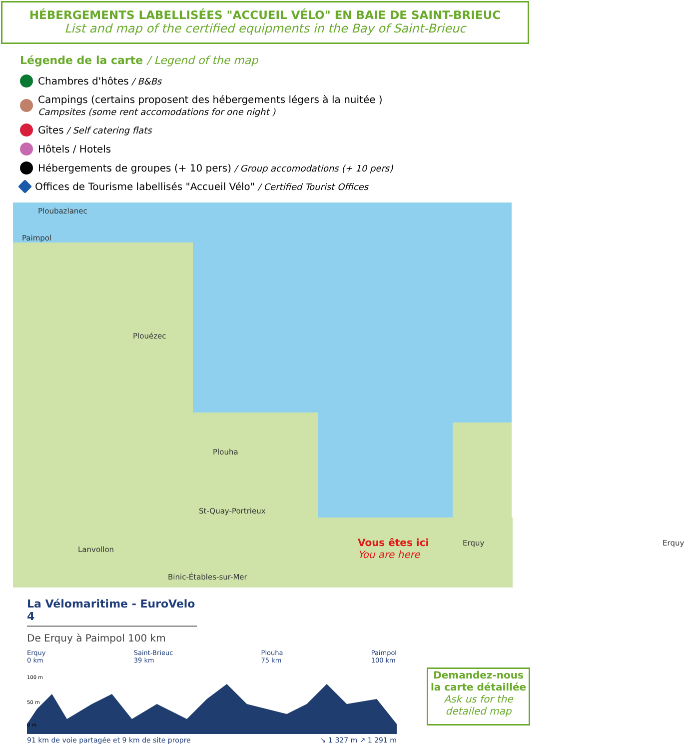HÉBERGEMENTS LABELLISÉES "ACCUEIL VÉLO" EN BAIE DE SAINT-BRIEUC
List and map of the certified equipments in the Bay of Saint-Brieuc
Légende de la carte / Legend of the map
Chambres d'hôtes / B&Bs
Campings (certains proposent des hébergements légers à la nuitée )
Campsites (some rent accomodations for one night )
Gîtes / Self catering flats
Hôtels / Hotels
Hébergements de groupes (+ 10 pers) / Group accomodations (+ 10 pers)
Offices de Tourisme labellisés "Accueil Vélo" / Certified Tourist Offices
Ploubazlanec
Paimpol
Plouézec
Plouha
St-Quay-Portrieux
Lanvollon
Binic-Étables-sur-Mer
Vous êtes ici
You are here
Erquy Erquy
La Vélomaritime - EuroVelo 4
De Erquy à Paimpol 100 km
Erquy
0 km Saint-Brieuc
39 km Plouha
75 km Paimpol
100 km
100 m
50 m
0 m
91 km de voie partagée et 9 km de site propre ↘ 1 327 m ↗ 1 291 m
Demandez-nous la carte détaillée
Ask us for the detailed map